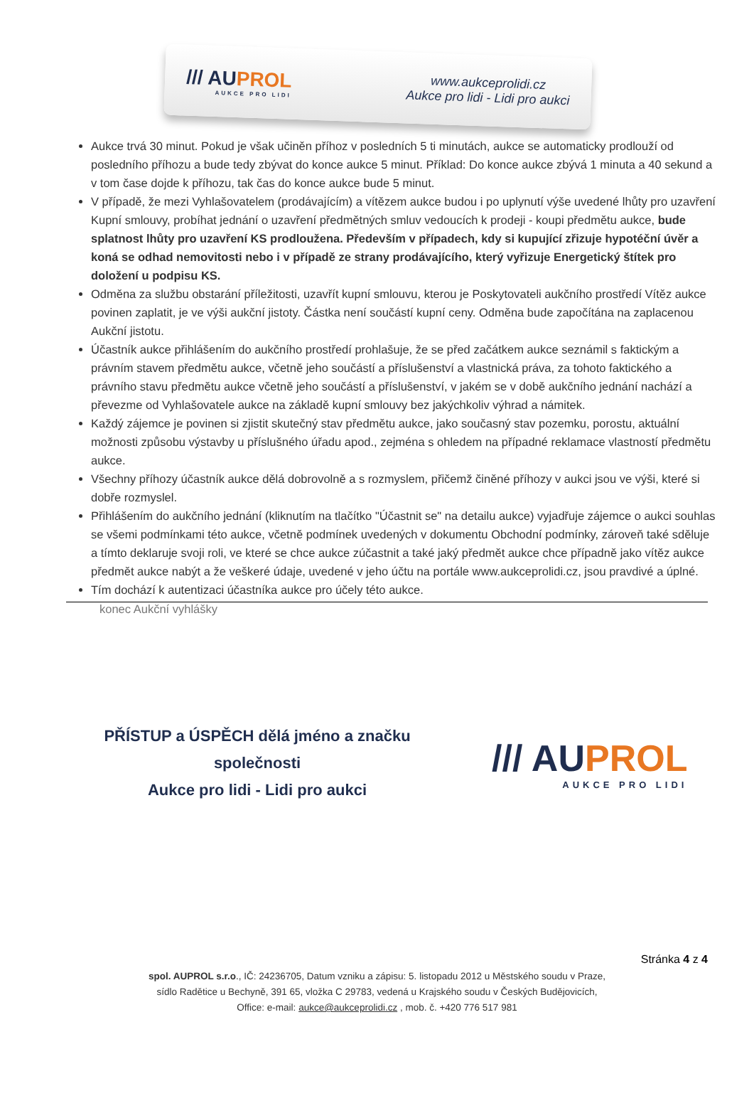/// AUPROL
AUKCE PRO LIDI
www.aukceprolidi.cz
Aukce pro lidi - Lidi pro aukci
Aukce trvá 30 minut. Pokud je však učiněn příhoz v posledních 5 ti minutách, aukce se automaticky prodlouží od posledního příhozu a bude tedy zbývat do konce aukce 5 minut. Příklad: Do konce aukce zbývá 1 minuta a 40 sekund a v tom čase dojde k příhozu, tak čas do konce aukce bude 5 minut.
V případě, že mezi Vyhlašovatelem (prodávajícím) a vítězem aukce budou i po uplynutí výše uvedené lhůty pro uzavření Kupní smlouvy, probíhat jednání o uzavření předmětných smluv vedoucích k prodeji - koupi předmětu aukce, bude splatnost lhůty pro uzavření KS prodloužena. Především v případech, kdy si kupující zřizuje hypotéční úvěr a koná se odhad nemovitosti nebo i v případě ze strany prodávajícího, který vyřizuje Energetický štítek pro doložení u podpisu KS.
Odměna za službu obstarání příležitosti, uzavřít kupní smlouvu, kterou je Poskytovateli aukčního prostředí Vítěz aukce povinen zaplatit, je ve výši aukční jistoty. Částka není součástí kupní ceny. Odměna bude započítána na zaplacenou Aukční jistotu.
Účastník aukce přihlášením do aukčního prostředí prohlašuje, že se před začátkem aukce seznámil s faktickým a právním stavem předmětu aukce, včetně jeho součástí a příslušenství a vlastnická práva, za tohoto faktického a právního stavu předmětu aukce včetně jeho součástí a příslušenství, v jakém se v době aukčního jednání nachází a převezme od Vyhlašovatele aukce na základě kupní smlouvy bez jakýchkoliv výhrad a námitek.
Každý zájemce je povinen si zjistit skutečný stav předmětu aukce, jako současný stav pozemku, porostu, aktuální možnosti způsobu výstavby u příslušného úřadu apod., zejména s ohledem na případné reklamace vlastností předmětu aukce.
Všechny příhozy účastník aukce dělá dobrovolně a s rozmyslem, přičemž činěné příhozy v aukci jsou ve výši, které si dobře rozmyslel.
Přihlášením do aukčního jednání (kliknutím na tlačítko "Účastnit se" na detailu aukce) vyjadřuje zájemce o aukci souhlas se všemi podmínkami této aukce, včetně podmínek uvedených v dokumentu Obchodní podmínky, zároveň také sděluje a tímto deklaruje svoji roli, ve které se chce aukce zúčastnit a také jaký předmět aukce chce případně jako vítěz aukce předmět aukce nabýt a že veškeré údaje, uvedené v jeho účtu na portále www.aukceprolidi.cz, jsou pravdivé a úplné.
Tím dochází k autentizaci účastníka aukce pro účely této aukce.
konec Aukční vyhlášky
PŘÍSTUP a ÚSPĚCH dělá jméno a značku společnosti
Aukce pro lidi - Lidi pro aukci
/// AUPROL
AUKCE PRO LIDI
Stránka 4 z 4
spol. AUPROL s.r.o., IČ: 24236705, Datum vzniku a zápisu: 5. listopadu 2012 u Městského soudu v Praze,
sídlo Radětice u Bechyně, 391 65, vložka C 29783, vedená u Krajského soudu v Českých Budějovicích,
Office: e-mail: aukce@aukceprolidi.cz , mob. č. +420 776 517 981